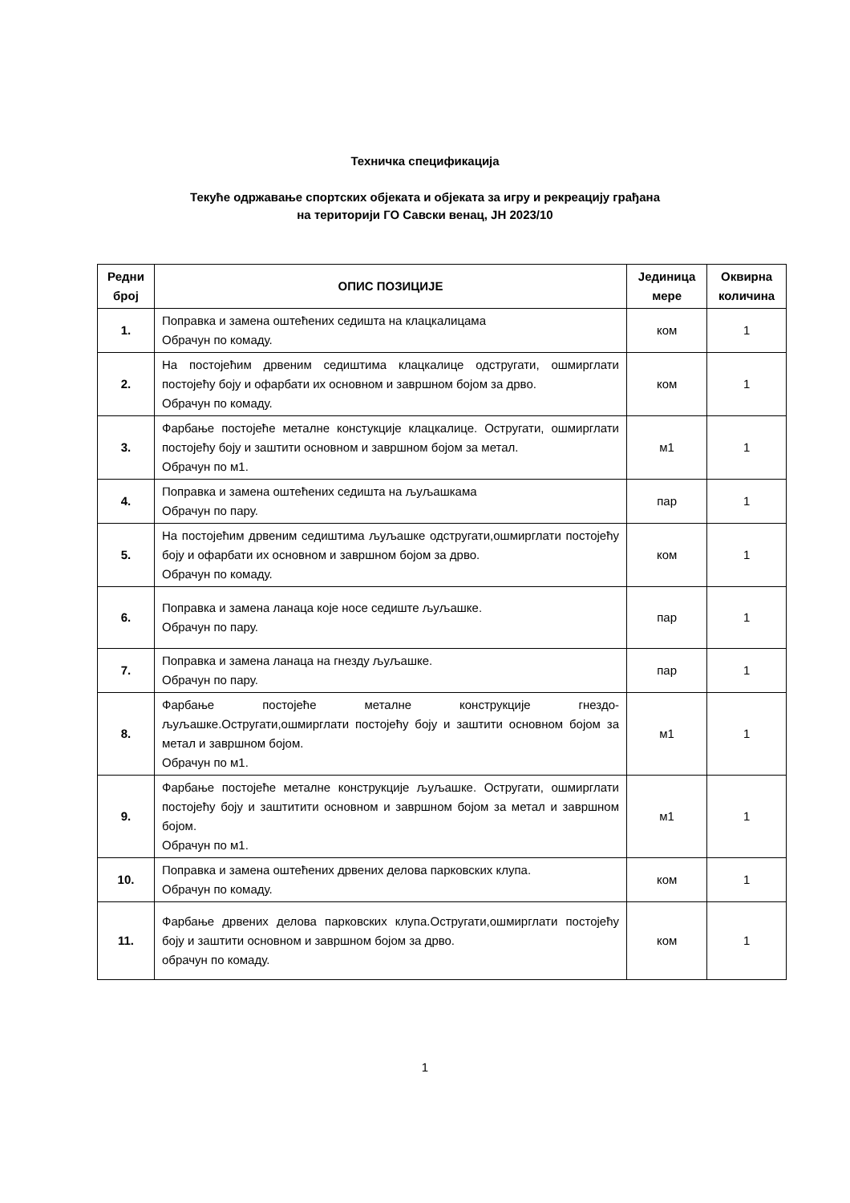Техничка спецификација
Текуће одржавање спортских објеката и објеката за игру и рекреацију грађана
на територији ГО Савски венац, ЈН 2023/10
| Редни број | ОПИС ПОЗИЦИЈЕ | Јединица мере | Оквирна количина |
| --- | --- | --- | --- |
| 1. | Поправка и замена оштећених седишта на клацкалицама Обрачун по комаду. | ком | 1 |
| 2. | На постојећим дрвеним седиштима клацкалице одстругати, ошмирглати постојећу боју и офарбати их основном и завршном бојом за дрво. Обрачун по комаду. | ком | 1 |
| 3. | Фарбање постојеће металне констукције клацкалице. Остругати, ошмирглати постојећу боју и заштити основном и завршном бојом за метал. Обрачун по м1. | м1 | 1 |
| 4. | Поправка и замена оштећених седишта на љуљашкама Обрачун по пару. | пар | 1 |
| 5. | На постојећим дрвеним седиштима љуљашке одстругати,ошмирглати постојећу боју и офарбати их основном и завршном бојом за дрво. Обрачун по комаду. | ком | 1 |
| 6. | Поправка и замена ланаца које носе седиште љуљашке. Обрачун по пару. | пар | 1 |
| 7. | Поправка и замена ланаца на гнезду љуљашке. Обрачун по пару. | пар | 1 |
| 8. | Фарбање постојеће металне конструкције гнездо-љуљашке.Остругати,ошмирглати постојећу боју и заштити основном бојом за метал и завршном бојом. Обрачун по м1. | м1 | 1 |
| 9. | Фарбање постојеће металне конструкције љуљашке. Остругати, ошмирглати постојећу боју и заштитити основном и завршном бојом за метал и завршном бојом. Обрачун по м1. | м1 | 1 |
| 10. | Поправка и замена оштећених дрвених делова парковских клупа. Обрачун по комаду. | ком | 1 |
| 11. | Фарбање дрвених делова парковских клупа.Остругати,ошмирглати постојећу боју и заштити основном и завршном бојом за дрво. обрачун по комаду. | ком | 1 |
1